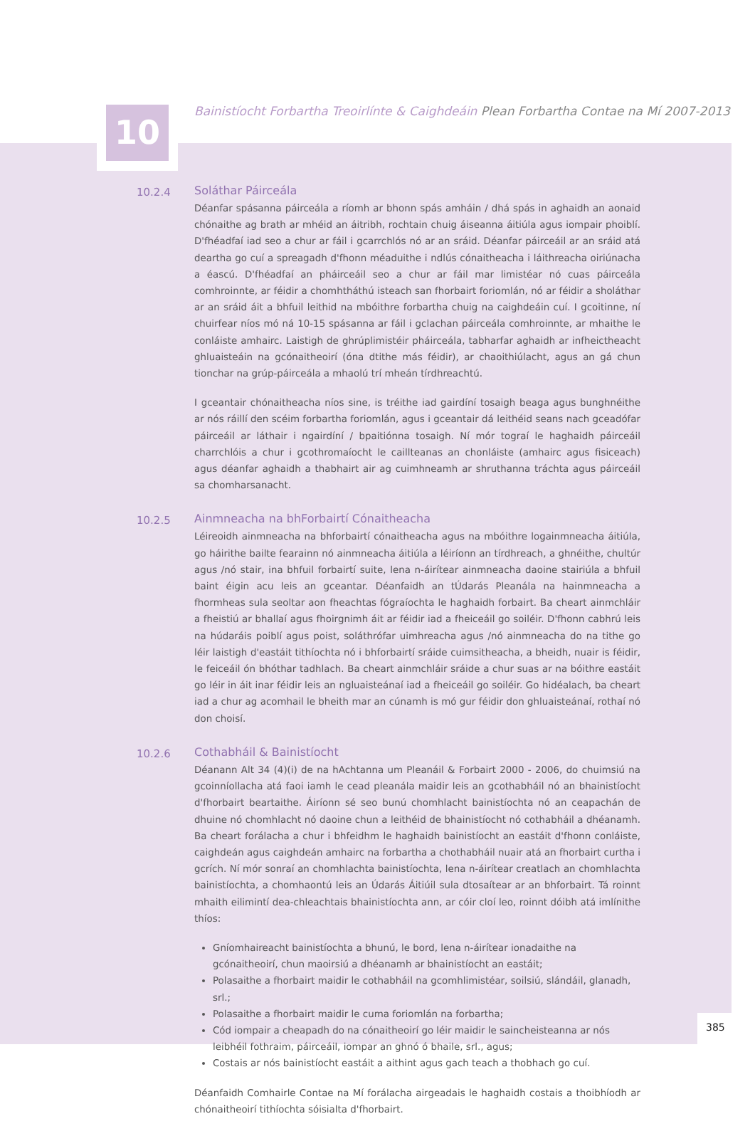10
Bainistíocht Forbartha Treoirlínte & Caighdeáin Plean Forbartha Contae na Mí 2007-2013
10.2.4
Soláthar Páirceála
Déanfar spásanna páirceála a ríomh ar bhonn spás amháin / dhá spás in aghaidh an aonaid chónaithe ag brath ar mhéid an áitribh, rochtain chuig áiseanna áitiúla agus iompair phoiblí. D'fhéadfaí iad seo a chur ar fáil i gcarrchlós nó ar an sráid. Déanfar páirceáil ar an sráid atá deartha go cuí a spreagadh d'fhonn méaduithe i ndlús cónaitheacha i láithreacha oiriúnacha a éascú. D'fhéadfaí an pháirceáil seo a chur ar fáil mar limistéar nó cuas páirceála comhroinnte, ar féidir a chomhtháthú isteach san fhorbairt foriomlán, nó ar féidir a sholáthar ar an sráid áit a bhfuil leithid na mbóithre forbartha chuig na caighdeáin cuí. I gcoitinne, ní chuirfear níos mó ná 10-15 spásanna ar fáil i gclachan páirceála comhroinnte, ar mhaithe le conláiste amhairc. Laistigh de ghrúplimistéir pháirceála, tabharfar aghaidh ar infheictheacht ghluaisteáin na gcónaitheoirí (óna dtithe más féidir), ar chaoithiúlacht, agus an gá chun tionchar na grúp-páirceála a mhaolú trí mheán tírdhreachtú.
I gceantair chónaitheacha níos sine, is tréithe iad gairdíní tosaigh beaga agus bunghnéithe ar nós ráillí den scéim forbartha foriomlán, agus i gceantair dá leithéid seans nach gceadófar páirceáil ar láthair i ngairdíní / bpaitiónna tosaigh. Ní mór tograí le haghaidh páirceáil charrchlóis a chur i gcothromaíocht le caillteanas an chonláiste (amhairc agus fisiceach) agus déanfar aghaidh a thabhairt air ag cuimhneamh ar shruthanna tráchta agus páirceáil sa chomharsanacht.
10.2.5
Ainmneacha na bhForbairtí Cónaitheacha
Léireoidh ainmneacha na bhforbairtí cónaitheacha agus na mbóithre logainmneacha áitiúla, go háirithe bailte fearainn nó ainmneacha áitiúla a léiríonn an tírdhreach, a ghnéithe, chultúr agus /nó stair, ina bhfuil forbairtí suite, lena n-áirítear ainmneacha daoine stairiúla a bhfuil baint éigin acu leis an gceantar. Déanfaidh an tÚdarás Pleanála na hainmneacha a fhormheas sula seoltar aon fheachtas fógraíochta le haghaidh forbairt. Ba cheart ainmchláir a fheistiú ar bhallaí agus fhoirgnimh áit ar féidir iad a fheiceáil go soiléir. D'fhonn cabhrú leis na húdaráis poiblí agus poist, soláthrófar uimhreacha agus /nó ainmneacha do na tithe go léir laistigh d'eastáit tithíochta nó i bhforbairtí sráide cuimsitheacha, a bheidh, nuair is féidir, le feiceáil ón bhóthar tadhlach. Ba cheart ainmchláir sráide a chur suas ar na bóithre eastáit go léir in áit inar féidir leis an ngluaisteánaí iad a fheiceáil go soiléir. Go hidéalach, ba cheart iad a chur ag acomhail le bheith mar an cúnamh is mó gur féidir don ghluaisteánaí, rothaí nó don choisí.
10.2.6
Cothabháil & Bainistíocht
Déanann Alt 34 (4)(i) de na hAchtanna um Pleanáil & Forbairt 2000 - 2006, do chuimsiú na gcoinníollacha atá faoi iamh le cead pleanála maidir leis an gcothabháil nó an bhainistíocht d'fhorbairt beartaithe. Áiríonn sé seo bunú chomhlacht bainistíochta nó an ceapachán de dhuine nó chomhlacht nó daoine chun a leithéid de bhainistíocht nó cothabháil a dhéanamh. Ba cheart forálacha a chur i bhfeidhm le haghaidh bainistíocht an eastáit d'fhonn conláiste, caighdeán agus caighdeán amhairc na forbartha a chothabháil nuair atá an fhorbairt curtha i gcrích. Ní mór sonraí an chomhlachta bainistíochta, lena n-áirítear creatlach an chomhlachta bainistíochta, a chomhaontú leis an Údarás Áitiúil sula dtosaítear ar an bhforbairt. Tá roinnt mhaith eilimintí dea-chleachtais bhainistíochta ann, ar cóir cloí leo, roinnt dóibh atá imlínithe thíos:
Gníomhaireacht bainistíochta a bhunú, le bord, lena n-áirítear ionadaithe na gcónaitheoirí, chun maoirsiú a dhéanamh ar bhainistíocht an eastáit;
Polasaithe a fhorbairt maidir le cothabháil na gcomhlimistéar, soilsiú, slándáil, glanadh, srl.;
Polasaithe a fhorbairt maidir le cuma foriomlán na forbartha;
Cód iompair a cheapadh do na cónaitheoirí go léir maidir le saincheisteanna ar nós leibhéil fothraim, páirceáil, iompar an ghnó ó bhaile, srl., agus;
Costais ar nós bainistíocht eastáit a aithint agus gach teach a thobhach go cuí.
Déanfaidh Comhairle Contae na Mí forálacha airgeadais le haghaidh costais a thoibhíodh ar chónaitheoirí tithíochta sóisialta d'fhorbairt.
385